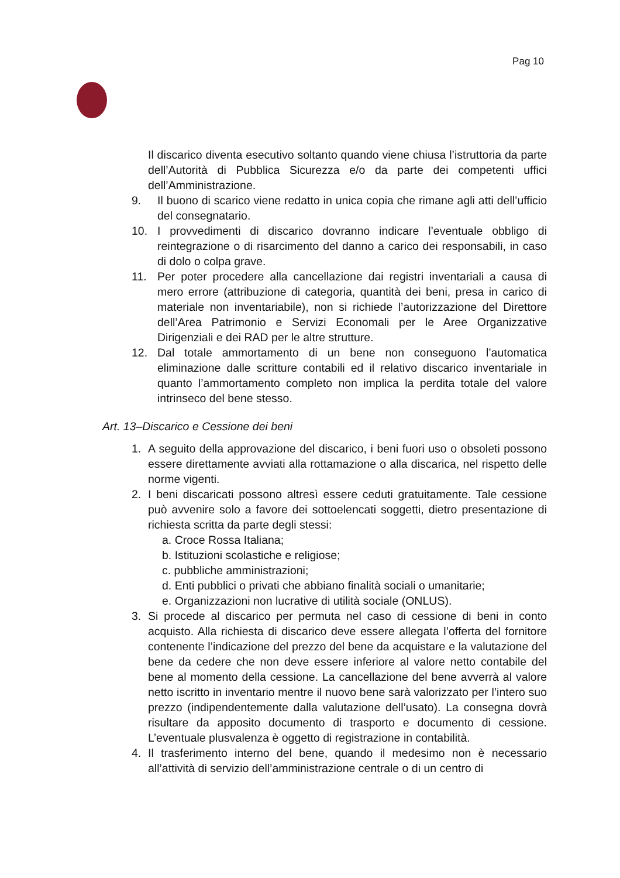Pag 10
Il discarico diventa esecutivo soltanto quando viene chiusa l’istruttoria da parte dell’Autorità di Pubblica Sicurezza e/o da parte dei competenti uffici dell’Amministrazione.
9. Il buono di scarico viene redatto in unica copia che rimane agli atti dell’ufficio del consegnatario.
10. I provvedimenti di discarico dovranno indicare l’eventuale obbligo di reintegrazione o di risarcimento del danno a carico dei responsabili, in caso di dolo o colpa grave.
11. Per poter procedere alla cancellazione dai registri inventariali a causa di mero errore (attribuzione di categoria, quantità dei beni, presa in carico di materiale non inventariabile), non si richiede l’autorizzazione del Direttore dell’Area Patrimonio e Servizi Economali per le Aree Organizzative Dirigenziali e dei RAD per le altre strutture.
12. Dal totale ammortamento di un bene non conseguono l’automatica eliminazione dalle scritture contabili ed il relativo discarico inventariale in quanto l’ammortamento completo non implica la perdita totale del valore intrinseco del bene stesso.
Art. 13–Discarico e Cessione dei beni
1. A seguito della approvazione del discarico, i beni fuori uso o obsoleti possono essere direttamente avviati alla rottamazione o alla discarica, nel rispetto delle norme vigenti.
2. I beni discaricati possono altresì essere ceduti gratuitamente. Tale cessione può avvenire solo a favore dei sottoelencati soggetti, dietro presentazione di richiesta scritta da parte degli stessi:
a. Croce Rossa Italiana;
b. Istituzioni scolastiche e religiose;
c. pubbliche amministrazioni;
d. Enti pubblici o privati che abbiano finalità sociali o umanitarie;
e. Organizzazioni non lucrative di utilità sociale (ONLUS).
3. Si procede al discarico per permuta nel caso di cessione di beni in conto acquisto. Alla richiesta di discarico deve essere allegata l’offerta del fornitore contenente l’indicazione del prezzo del bene da acquistare e la valutazione del bene da cedere che non deve essere inferiore al valore netto contabile del bene al momento della cessione. La cancellazione del bene avverrà al valore netto iscritto in inventario mentre il nuovo bene sarà valorizzato per l’intero suo prezzo (indipendentemente dalla valutazione dell’usato). La consegna dovrà risultare da apposito documento di trasporto e documento di cessione. L’eventuale plusvalenza è oggetto di registrazione in contabilità.
4. Il trasferimento interno del bene, quando il medesimo non è necessario all’attività di servizio dell’amministrazione centrale o di un centro di